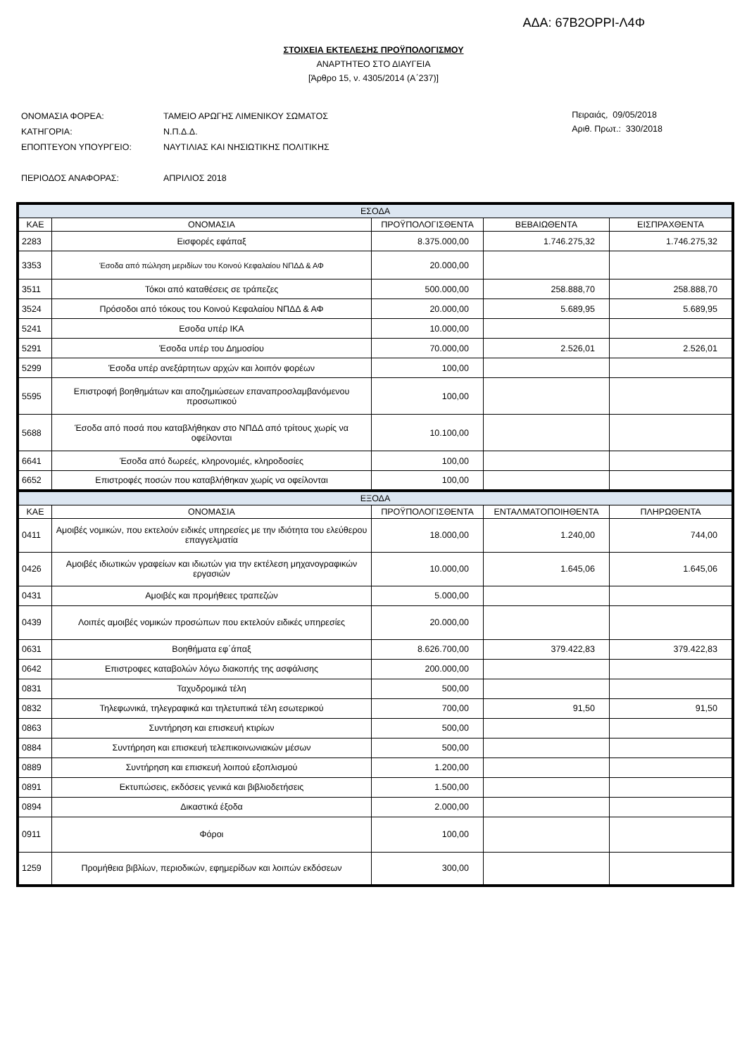ΑΔΑ: 67Β2ΟΡΡΙ-Λ4Φ
ΣΤΟΙΧΕΙΑ ΕΚΤΕΛΕΣΗΣ ΠΡΟΫΠΟΛΟΓΙΣΜΟΥ
ΑΝΑΡΤΗΤΕΟ ΣΤΟ ΔΙΑΥΓΕΙΑ
[Άρθρο 15, ν. 4305/2014 (Α΄237)]
| ΟΝΟΜΑΣΙΑ ΦΟΡΕΑ: | ΤΑΜΕΙΟ ΑΡΩΓΗΣ ΛΙΜΕΝΙΚΟΥ ΣΩΜΑΤΟΣ |
| ΚΑΤΗΓΟΡΙΑ: | Ν.Π.Δ.Δ. |
| ΕΠΟΠΤΕΥΟΝ ΥΠΟΥΡΓΕΙΟ: | ΝΑΥΤΙΛΙΑΣ ΚΑΙ ΝΗΣΙΩΤΙΚΗΣ ΠΟΛΙΤΙΚΗΣ |
| ΠΕΡΙΟΔΟΣ ΑΝΑΦΟΡΑΣ: | ΑΠΡΙΛΙΟΣ 2018 |
Πειραιάς, 09/05/2018
Αριθ. Πρωτ.: 330/2018
| ΕΣΟΔΑ | | | | |
| ΚΑΕ | ΟΝΟΜΑΣΙΑ | ΠΡΟΫΠΟΛΟΓΙΣΘΕΝΤΑ | ΒΕΒΑΙΩΘΕΝΤΑ | ΕΙΣΠΡΑΧΘΕΝΤΑ |
| 2283 | Εισφορές εφάπαξ | 8.375.000,00 | 1.746.275,32 | 1.746.275,32 |
| 3353 | Έσοδα από πώληση μεριδίων του Κοινού Κεφαλαίου ΝΠΔΔ & ΑΦ | 20.000,00 | | |
| 3511 | Τόκοι από καταθέσεις σε τράπεζες | 500.000,00 | 258.888,70 | 258.888,70 |
| 3524 | Πρόσοδοι από τόκους του Κοινού Κεφαλαίου ΝΠΔΔ & ΑΦ | 20.000,00 | 5.689,95 | 5.689,95 |
| 5241 | Εσοδα υπέρ ΙΚΑ | 10.000,00 | | |
| 5291 | Έσοδα υπέρ του Δημοσίου | 70.000,00 | 2.526,01 | 2.526,01 |
| 5299 | Έσοδα υπέρ ανεξάρτητων αρχών και λοιπόν φορέων | 100,00 | | |
| 5595 | Επιστροφή βοηθημάτων και αποζημιώσεων επαναπροσλαμβανόμενου προσωπικού | 100,00 | | |
| 5688 | Έσοδα από ποσά που καταβλήθηκαν στο ΝΠΔΔ από τρίτους χωρίς να οφείλονται | 10.100,00 | | |
| 6641 | Έσοδα από δωρεές, κληρονομιές, κληροδοσίες | 100,00 | | |
| 6652 | Επιστροφές ποσών που καταβλήθηκαν χωρίς να οφείλονται | 100,00 | | |
| ΕΞΟΔΑ | | | | |
| ΚΑΕ | ΟΝΟΜΑΣΙΑ | ΠΡΟΫΠΟΛΟΓΙΣΘΕΝΤΑ | ΕΝΤΑΛΜΑΤΟΠΟΙΗΘΕΝΤΑ | ΠΛΗΡΩΘΕΝΤΑ |
| 0411 | Αμοιβές νομικών, που εκτελούν ειδικές υπηρεσίες με την ιδιότητα του ελεύθερου επαγγελματία | 18.000,00 | 1.240,00 | 744,00 |
| 0426 | Αμοιβές ιδιωτικών γραφείων και ιδιωτών για την εκτέλεση μηχανογραφικών εργασιών | 10.000,00 | 1.645,06 | 1.645,06 |
| 0431 | Αμοιβές και προμήθειες τραπεζών | 5.000,00 | | |
| 0439 | Λοιπές αμοιβές νομικών προσώπων που εκτελούν ειδικές υπηρεσίες | 20.000,00 | | |
| 0631 | Βοηθήματα εφ΄άπαξ | 8.626.700,00 | 379.422,83 | 379.422,83 |
| 0642 | Επιστροφες καταβολών λόγω διακοπής της ασφάλισης | 200.000,00 | | |
| 0831 | Ταχυδρομικά τέλη | 500,00 | | |
| 0832 | Τηλεφωνικά, τηλεγραφικά και τηλετυπικά τέλη εσωτερικού | 700,00 | 91,50 | 91,50 |
| 0863 | Συντήρηση και επισκευή κτιρίων | 500,00 | | |
| 0884 | Συντήρηση και επισκευή τελεπικοινωνιακών μέσων | 500,00 | | |
| 0889 | Συντήρηση και επισκευή λοιπού εξοπλισμού | 1.200,00 | | |
| 0891 | Εκτυπώσεις, εκδόσεις γενικά και βιβλιοδετήσεις | 1.500,00 | | |
| 0894 | Δικαστικά έξοδα | 2.000,00 | | |
| 0911 | Φόροι | 100,00 | | |
| 1259 | Προμήθεια βιβλίων, περιοδικών, εφημερίδων και λοιπών εκδόσεων | 300,00 | | |